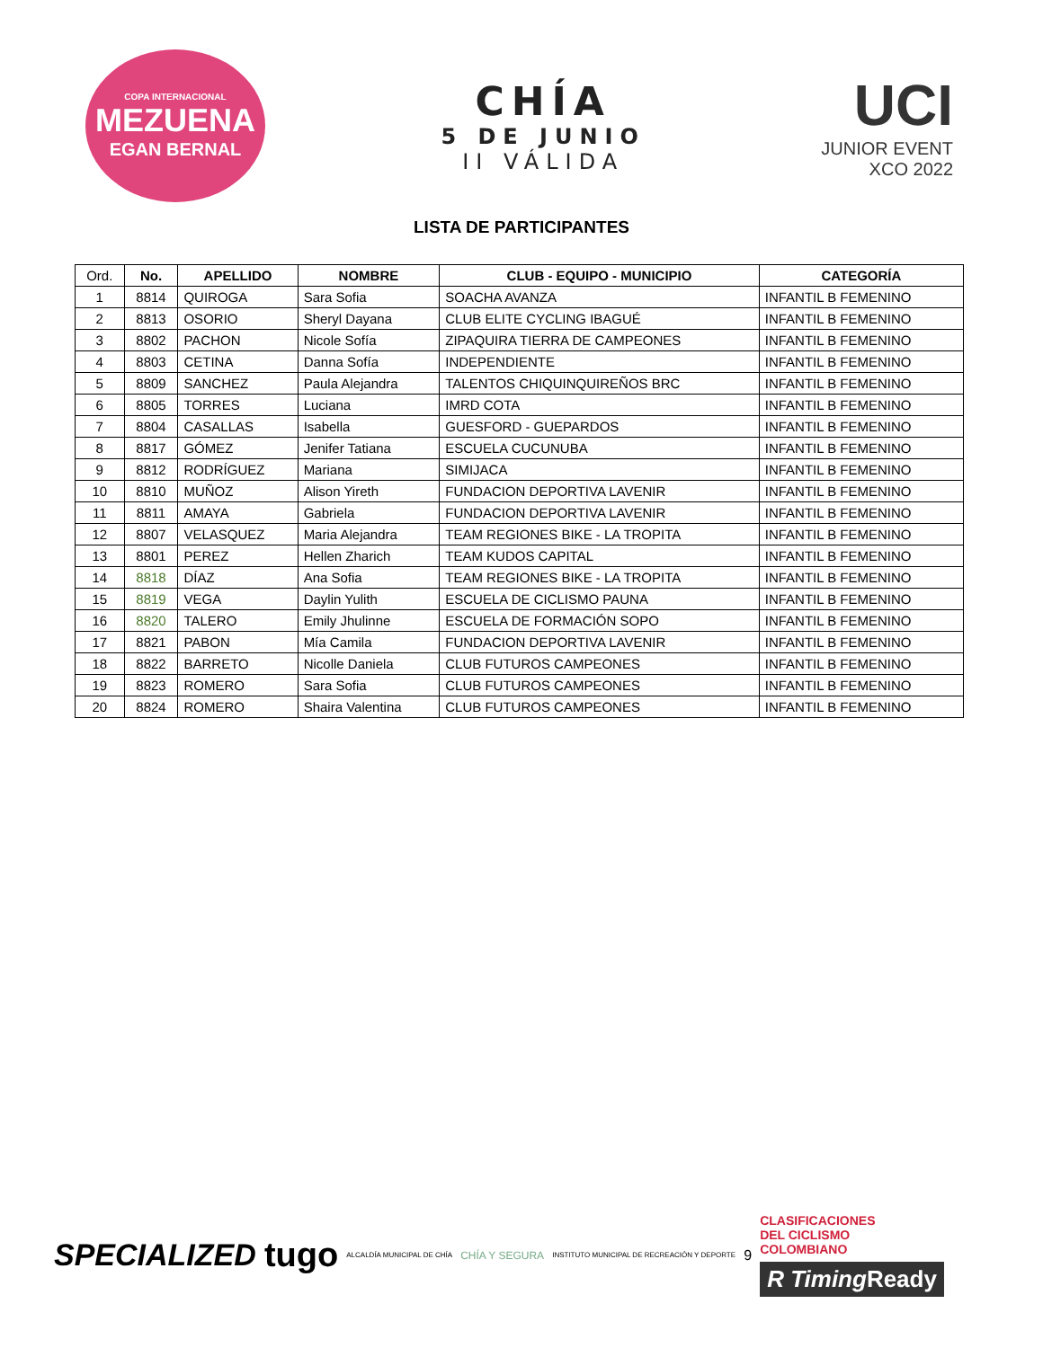COPA INTERNACIONAL
MEZUENA
EGAN BERNAL
CHÍA
5 DE JUNIO
II VÁLIDA
UCI
JUNIOR EVENT
XCO 2022
LISTA DE PARTICIPANTES
| Ord. | No. | APELLIDO | NOMBRE | CLUB - EQUIPO - MUNICIPIO | CATEGORÍA |
| --- | --- | --- | --- | --- | --- |
| 1 | 8814 | QUIROGA | Sara Sofia | SOACHA AVANZA | INFANTIL B FEMENINO |
| 2 | 8813 | OSORIO | Sheryl Dayana | CLUB ELITE CYCLING IBAGUÉ | INFANTIL B FEMENINO |
| 3 | 8802 | PACHON | Nicole Sofía | ZIPAQUIRA TIERRA DE CAMPEONES | INFANTIL B FEMENINO |
| 4 | 8803 | CETINA | Danna Sofía | INDEPENDIENTE | INFANTIL B FEMENINO |
| 5 | 8809 | SANCHEZ | Paula Alejandra | TALENTOS CHIQUINQUIREÑOS BRC | INFANTIL B FEMENINO |
| 6 | 8805 | TORRES | Luciana | IMRD COTA | INFANTIL B FEMENINO |
| 7 | 8804 | CASALLAS | Isabella | GUESFORD - GUEPARDOS | INFANTIL B FEMENINO |
| 8 | 8817 | GÓMEZ | Jenifer Tatiana | ESCUELA CUCUNUBA | INFANTIL B FEMENINO |
| 9 | 8812 | RODRÍGUEZ | Mariana | SIMIJACA | INFANTIL B FEMENINO |
| 10 | 8810 | MUÑOZ | Alison Yireth | FUNDACION DEPORTIVA LAVENIR | INFANTIL B FEMENINO |
| 11 | 8811 | AMAYA | Gabriela | FUNDACION DEPORTIVA LAVENIR | INFANTIL B FEMENINO |
| 12 | 8807 | VELASQUEZ | Maria Alejandra | TEAM REGIONES BIKE - LA TROPITA | INFANTIL B FEMENINO |
| 13 | 8801 | PEREZ | Hellen Zharich | TEAM KUDOS CAPITAL | INFANTIL B FEMENINO |
| 14 | 8818 | DÍAZ | Ana Sofia | TEAM REGIONES BIKE - LA TROPITA | INFANTIL B FEMENINO |
| 15 | 8819 | VEGA | Daylin Yulith | ESCUELA DE CICLISMO PAUNA | INFANTIL B FEMENINO |
| 16 | 8820 | TALERO | Emily Jhulinne | ESCUELA DE FORMACIÓN SOPO | INFANTIL B FEMENINO |
| 17 | 8821 | PABON | Mía Camila | FUNDACION DEPORTIVA LAVENIR | INFANTIL B FEMENINO |
| 18 | 8822 | BARRETO | Nicolle Daniela | CLUB FUTUROS CAMPEONES | INFANTIL B FEMENINO |
| 19 | 8823 | ROMERO | Sara Sofia | CLUB FUTUROS CAMPEONES | INFANTIL B FEMENINO |
| 20 | 8824 | ROMERO | Shaira Valentina | CLUB FUTUROS CAMPEONES | INFANTIL B FEMENINO |
SPECIALIZED tugo ALCALDÍA MUNICIPAL DE CHÍA CHÍA Y SEGURA INSTITUTO MUNICIPAL DE RECREACIÓN Y DEPORTE 9
CLASIFICACIONES
DEL CICLISMO
COLOMBIANO
R Timing Ready